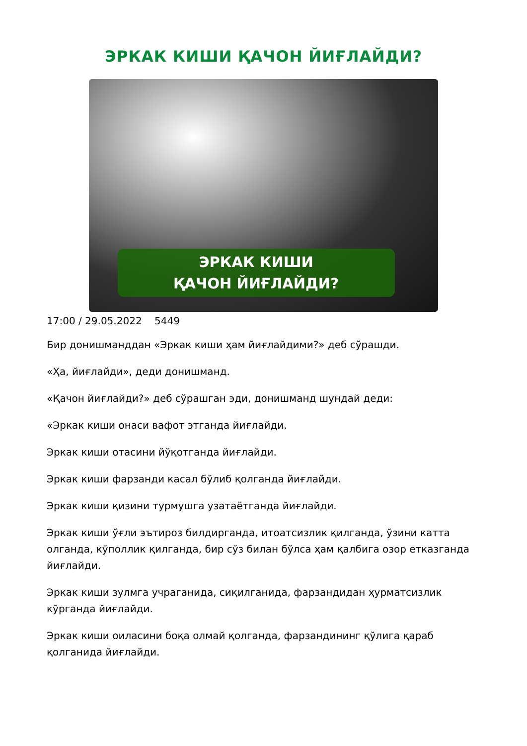ЭРКАК КИШИ ҚАЧОН ЙИҒЛАЙДИ?
ЭРКАК КИШИ
ҚАЧОН ЙИҒЛАЙДИ?
17:00 / 29.05.2022 5449
Бир донишманддан «Эркак киши ҳам йиғлайдими?» деб сўрашди.
«Ҳа, йиғлайди», деди донишманд.
«Қачон йиғлайди?» деб сўрашган эди, донишманд шундай деди:
«Эркак киши онаси вафот этганда йиғлайди.
Эркак киши отасини йўқотганда йиғлайди.
Эркак киши фарзанди касал бўлиб қолганда йиғлайди.
Эркак киши қизини турмушга узатаётганда йиғлайди.
Эркак киши ўғли эътироз билдирганда, итоатсизлик қилганда, ўзини катта олганда, кўполлик қилганда, бир сўз билан бўлса ҳам қалбига озор етказганда йиғлайди.
Эркак киши зулмга учраганида, сиқилганида, фарзандидан ҳурматсизлик кўрганда йиғлайди.
Эркак киши оиласини боқа олмай қолганда, фарзандининг қўлига қараб қолганида йиғлайди.